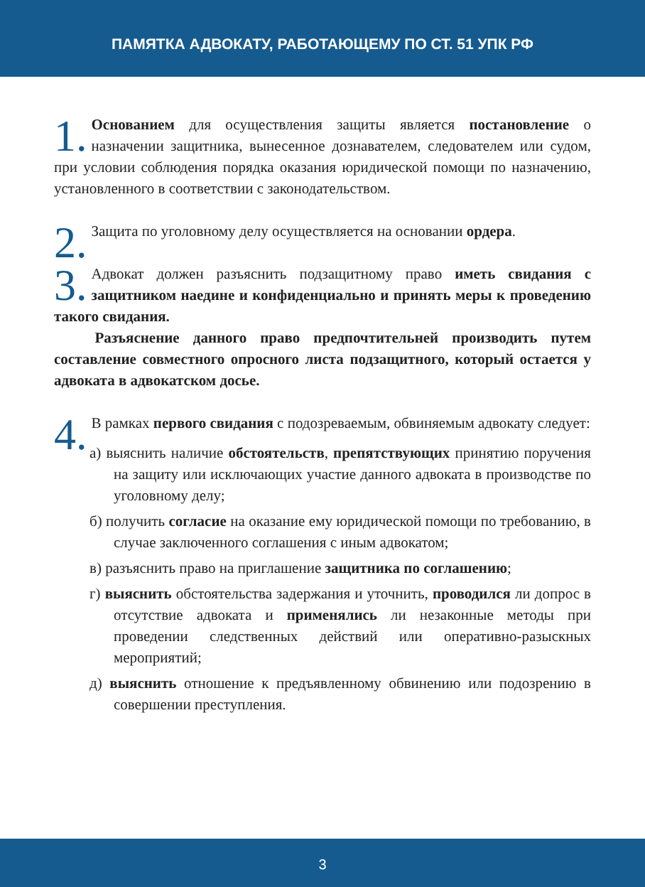ПАМЯТКА АДВОКАТУ, РАБОТАЮЩЕМУ ПО СТ. 51 УПК РФ
1. Основанием для осуществления защиты является постановление о назначении защитника, вынесенное дознавателем, следователем или судом, при условии соблюдения порядка оказания юридической помощи по назначению, установленного в соответствии с законодательством.
2. Защита по уголовному делу осуществляется на основании ордера.
3. Адвокат должен разъяснить подзащитному право иметь свидания с защитником наедине и конфиденциально и принять меры к проведению такого свидания.
Разъяснение данного право предпочтительней производить путем составление совместного опросного листа подзащитного, который остается у адвоката в адвокатском досье.
4. В рамках первого свидания с подозреваемым, обвиняемым адвокату следует:
а) выяснить наличие обстоятельств, препятствующих принятию поручения на защиту или исключающих участие данного адвоката в производстве по уголовному делу;
б) получить согласие на оказание ему юридической помощи по требованию, в случае заключенного соглашения с иным адвокатом;
в) разъяснить право на приглашение защитника по соглашению;
г) выяснить обстоятельства задержания и уточнить, проводился ли допрос в отсутствие адвоката и применялись ли незаконные методы при проведении следственных действий или оперативно-разыскных мероприятий;
д) выяснить отношение к предъявленному обвинению или подозрению в совершении преступления.
3